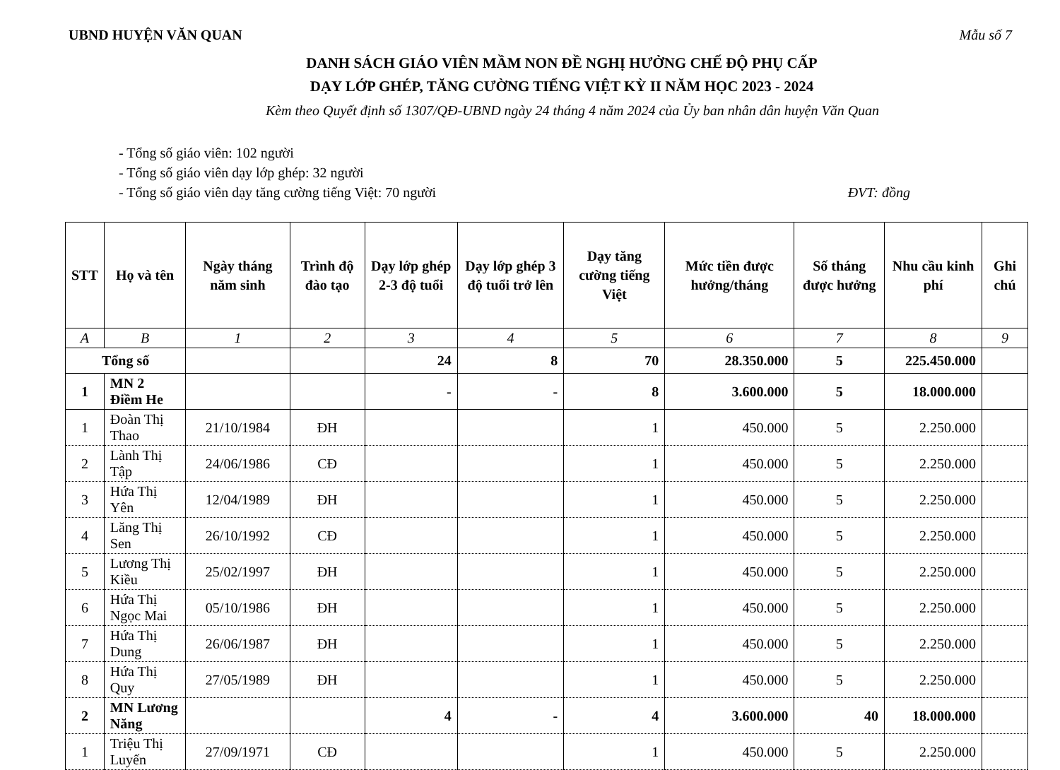UBND HUYỆN VĂN QUAN Mẫu số 7
DANH SÁCH GIÁO VIÊN MẦM NON ĐỀ NGHỊ HƯỞNG CHẾ ĐỘ PHỤ CẤP
DẠY LỚP GHÉP, TĂNG CƯỜNG TIẾNG VIỆT KỲ II NĂM HỌC 2023 - 2024
Kèm theo Quyết định số 1307/QĐ-UBND ngày 24 tháng 4 năm 2024 của Ủy ban nhân dân huyện Văn Quan
- Tổng số giáo viên: 102 người
- Tổng số giáo viên dạy lớp ghép: 32 người
- Tổng số giáo viên dạy tăng cường tiếng Việt: 70 người ĐVT: đồng
| STT | Họ và tên | Ngày tháng năm sinh | Trình độ đào tạo | Dạy lớp ghép 2-3 độ tuổi | Dạy lớp ghép 3 độ tuổi trở lên | Dạy tăng cường tiếng Việt | Mức tiền được hưởng/tháng | Số tháng được hưởng | Nhu cầu kinh phí | Ghi chú |
| --- | --- | --- | --- | --- | --- | --- | --- | --- | --- | --- |
| A | B | 1 | 2 | 3 | 4 | 5 | 6 | 7 | 8 | 9 |
| Tổng số | | | | 24 | 8 | 70 | 28.350.000 | 5 | 225.450.000 | |
| 1 | MN 2 Điềm He | | | - | - | 8 | 3.600.000 | 5 | 18.000.000 | |
| 1 | Đoàn Thị Thao | 21/10/1984 | ĐH | | | 1 | 450.000 | 5 | 2.250.000 | |
| 2 | Lành Thị Tập | 24/06/1986 | CĐ | | | 1 | 450.000 | 5 | 2.250.000 | |
| 3 | Hứa Thị Yên | 12/04/1989 | ĐH | | | 1 | 450.000 | 5 | 2.250.000 | |
| 4 | Lăng Thị Sen | 26/10/1992 | CĐ | | | 1 | 450.000 | 5 | 2.250.000 | |
| 5 | Lương Thị Kiều | 25/02/1997 | ĐH | | | 1 | 450.000 | 5 | 2.250.000 | |
| 6 | Hứa Thị Ngọc Mai | 05/10/1986 | ĐH | | | 1 | 450.000 | 5 | 2.250.000 | |
| 7 | Hứa Thị Dung | 26/06/1987 | ĐH | | | 1 | 450.000 | 5 | 2.250.000 | |
| 8 | Hứa Thị Quy | 27/05/1989 | ĐH | | | 1 | 450.000 | 5 | 2.250.000 | |
| 2 | MN Lương Năng | | | 4 | - | 4 | 3.600.000 | 40 | 18.000.000 | |
| 1 | Triệu Thị Luyến | 27/09/1971 | CĐ | | | 1 | 450.000 | 5 | 2.250.000 | |